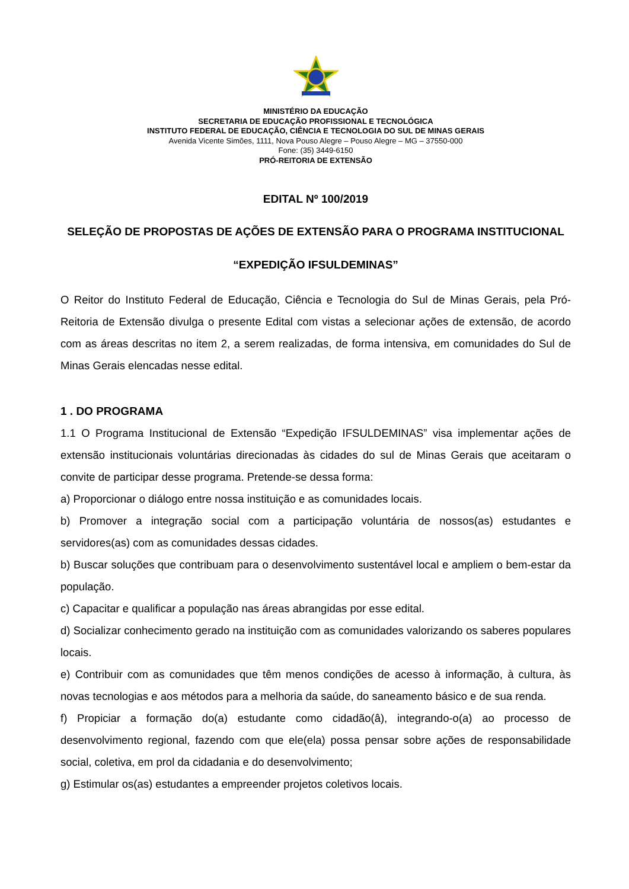MINISTÉRIO DA EDUCAÇÃO
SECRETARIA DE EDUCAÇÃO PROFISSIONAL E TECNOLÓGICA
INSTITUTO FEDERAL DE EDUCAÇÃO, CIÊNCIA E TECNOLOGIA DO SUL DE MINAS GERAIS
Avenida Vicente Simões, 1111, Nova Pouso Alegre – Pouso Alegre – MG – 37550-000
Fone: (35) 3449-6150
PRÓ-REITORIA DE EXTENSÃO
EDITAL Nº 100/2019
SELEÇÃO DE PROPOSTAS DE AÇÕES DE EXTENSÃO PARA O PROGRAMA INSTITUCIONAL
“EXPEDIÇÃO IFSULDEMINAS”
O Reitor do Instituto Federal de Educação, Ciência e Tecnologia do Sul de Minas Gerais, pela Pró-Reitoria de Extensão divulga o presente Edital com vistas a selecionar ações de extensão, de acordo com as áreas descritas no item 2, a serem realizadas, de forma intensiva, em comunidades do Sul de Minas Gerais elencadas nesse edital.
1 . DO PROGRAMA
1.1 O Programa Institucional de Extensão “Expedição IFSULDEMINAS” visa implementar ações de extensão institucionais voluntárias direcionadas às cidades do sul de Minas Gerais que aceitaram o convite de participar desse programa. Pretende-se dessa forma:
a) Proporcionar o diálogo entre nossa instituição e as comunidades locais.
b) Promover a integração social com a participação voluntária de nossos(as) estudantes e servidores(as) com as comunidades dessas cidades.
b) Buscar soluções que contribuam para o desenvolvimento sustentável local e ampliem o bem-estar da população.
c) Capacitar e qualificar a população nas áreas abrangidas por esse edital.
d) Socializar conhecimento gerado na instituição com as comunidades valorizando os saberes populares locais.
e) Contribuir com as comunidades que têm menos condições de acesso à informação, à cultura, às novas tecnologias e aos métodos para a melhoria da saúde, do saneamento básico e de sua renda.
f) Propiciar a formação do(a) estudante como cidadão(â), integrando-o(a) ao processo de desenvolvimento regional, fazendo com que ele(ela) possa pensar sobre ações de responsabilidade social, coletiva, em prol da cidadania e do desenvolvimento;
g) Estimular os(as) estudantes a empreender projetos coletivos locais.